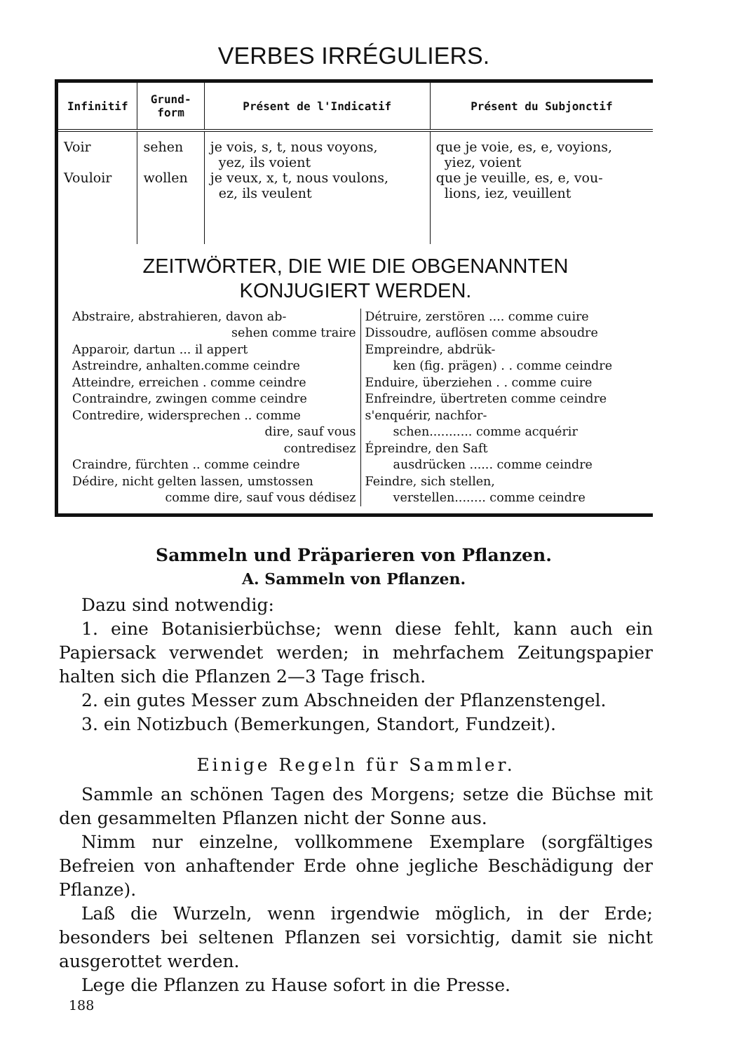VERBES IRRÉGULIERS.
| Infinitif | Grund- form | Présent de l'Indicatif | Présent du Subjonctif |
| --- | --- | --- | --- |
| Voir Vouloir | sehen wollen | je vois, s, t, nous voyons, yez, ils voient je veux, x, t, nous voulons, ez, ils veulent | que je voie, es, e, voyions, yiez, voient que je veuille, es, e, vou- lions, iez, veuillent |
ZEITWÖRTER, DIE WIE DIE OBGENANNTEN
KONJUGIERT WERDEN.
Abstraire, abstrahieren, davon ab-
sehen comme traire
Apparoir, dartun ... il appert
Astreindre, anhalten.comme ceindre
Atteindre, erreichen . comme ceindre
Contraindre, zwingen comme ceindre
Contredire, widersprechen .. comme
dire, sauf vous
contredisez
Craindre, fürchten .. comme ceindre
Dédire, nicht gelten lassen, umstossen
comme dire, sauf vous dédisez
Détruire, zerstören .... comme cuire
Dissoudre, auflösen comme absoudre
Empreindre, abdrük-
ken (fig. prägen) . . comme ceindre
Enduire, überziehen . . comme cuire
Enfreindre, übertreten comme ceindre
s'enquérir, nachfor-
schen........... comme acquérir
Épreindre, den Saft
ausdrücken ...... comme ceindre
Feindre, sich stellen,
verstellen........ comme ceindre
Sammeln und Präparieren von Pflanzen.
A. Sammeln von Pflanzen.
Dazu sind notwendig:
1. eine Botanisierbüchse; wenn diese fehlt, kann auch ein Papiersack verwendet werden; in mehrfachem Zeitungspapier halten sich die Pflanzen 2—3 Tage frisch.
2. ein gutes Messer zum Abschneiden der Pflanzenstengel.
3. ein Notizbuch (Bemerkungen, Standort, Fundzeit).
Einige Regeln für Sammler.
Sammle an schönen Tagen des Morgens; setze die Büchse mit den gesammelten Pflanzen nicht der Sonne aus.
Nimm nur einzelne, vollkommene Exemplare (sorgfältiges Befreien von anhaftender Erde ohne jegliche Beschädigung der Pflanze).
Laß die Wurzeln, wenn irgendwie möglich, in der Erde; besonders bei seltenen Pflanzen sei vorsichtig, damit sie nicht ausgerottet werden.
Lege die Pflanzen zu Hause sofort in die Presse.
188